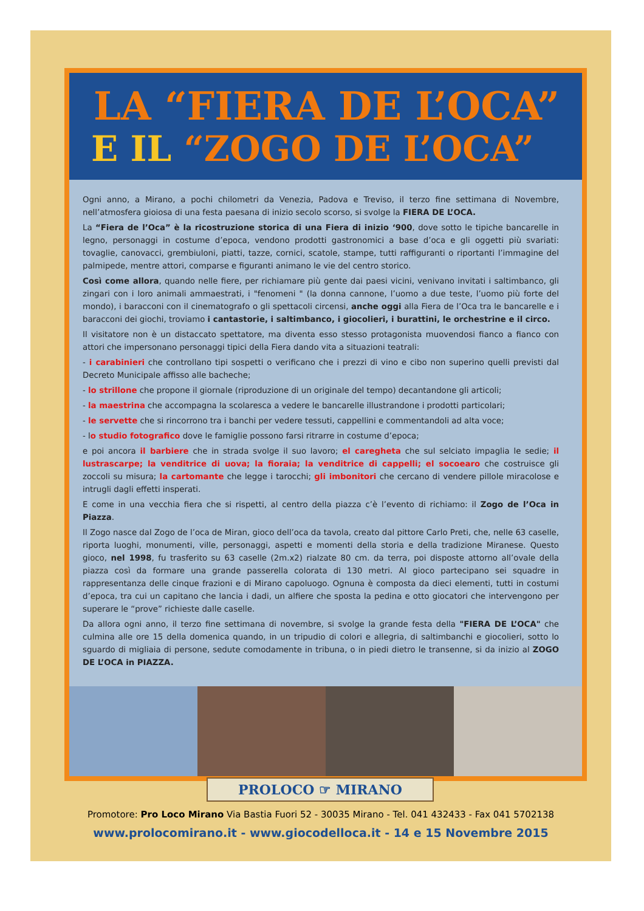LA “FIERA DE L’OCA”
E IL “ZOGO DE L’OCA”
Ogni anno, a Mirano, a pochi chilometri da Venezia, Padova e Treviso, il terzo fine settimana di Novembre, nell’atmosfera gioiosa di una festa paesana di inizio secolo scorso, si svolge la FIERA DE L’OCA.
La “Fiera de l’Oca” è la ricostruzione storica di una Fiera di inizio ‘900, dove sotto le tipiche bancarelle in legno, personaggi in costume d’epoca, vendono prodotti gastronomici a base d’oca e gli oggetti più svariati: tovaglie, canovacci, grembiuloni, piatti, tazze, cornici, scatole, stampe, tutti raffiguranti o riportanti l’immagine del palmipede, mentre attori, comparse e figuranti animano le vie del centro storico.
Così come allora, quando nelle fiere, per richiamare più gente dai paesi vicini, venivano invitati i saltimbanco, gli zingari con i loro animali ammaestrati, i "fenomeni " (la donna cannone, l’uomo a due teste, l’uomo più forte del mondo), i baracconi con il cinematografo o gli spettacoli circensi, anche oggi alla Fiera de l’Oca tra le bancarelle e i baracconi dei giochi, troviamo i cantastorie, i saltimbanco, i giocolieri, i burattini, le orchestrine e il circo.
Il visitatore non è un distaccato spettatore, ma diventa esso stesso protagonista muovendosi fianco a fianco con attori che impersonano personaggi tipici della Fiera dando vita a situazioni teatrali:
- i carabinieri che controllano tipi sospetti o verificano che i prezzi di vino e cibo non superino quelli previsti dal Decreto Municipale affisso alle bacheche;
- lo strillone che propone il giornale (riproduzione di un originale del tempo) decantandone gli articoli;
- la maestrina che accompagna la scolaresca a vedere le bancarelle illustrandone i prodotti particolari;
- le servette che si rincorrono tra i banchi per vedere tessuti, cappellini e commentandoli ad alta voce;
- lo studio fotografico dove le famiglie possono farsi ritrarre in costume d’epoca;
e poi ancora il barbiere che in strada svolge il suo lavoro; el caregheta che sul selciato impaglia le sedie; il lustrascarpe; la venditrice di uova; la fioraia; la venditrice di cappelli; el socoearo che costruisce gli zoccoli su misura; la cartomante che legge i tarocchi; gli imbonitori che cercano di vendere pillole miracolose e intrugli dagli effetti insperati.
E come in una vecchia fiera che si rispetti, al centro della piazza c’è l’evento di richiamo: il Zogo de l’Oca in Piazza.
Il Zogo nasce dal Zogo de l’oca de Miran, gioco dell’oca da tavola, creato dal pittore Carlo Preti, che, nelle 63 caselle, riporta luoghi, monumenti, ville, personaggi, aspetti e momenti della storia e della tradizione Miranese. Questo gioco, nel 1998, fu trasferito su 63 caselle (2m.x2) rialzate 80 cm. da terra, poi disposte attorno all’ovale della piazza così da formare una grande passerella colorata di 130 metri. Al gioco partecipano sei squadre in rappresentanza delle cinque frazioni e di Mirano capoluogo. Ognuna è composta da dieci elementi, tutti in costumi d’epoca, tra cui un capitano che lancia i dadi, un alfiere che sposta la pedina e otto giocatori che intervengono per superare le “prove” richieste dalle caselle.
Da allora ogni anno, il terzo fine settimana di novembre, si svolge la grande festa della "FIERA DE L’OCA" che culmina alle ore 15 della domenica quando, in un tripudio di colori e allegria, di saltimbanchi e giocolieri, sotto lo sguardo di migliaia di persone, sedute comodamente in tribuna, o in piedi dietro le transenne, si da inizio al ZOGO DE L’OCA in PIAZZA.
PROLOCO ☞ MIRANO
Promotore: Pro Loco Mirano Via Bastia Fuori 52 - 30035 Mirano - Tel. 041 432433 - Fax 041 5702138
www.prolocomirano.it - www.giocodelloca.it - 14 e 15 Novembre 2015